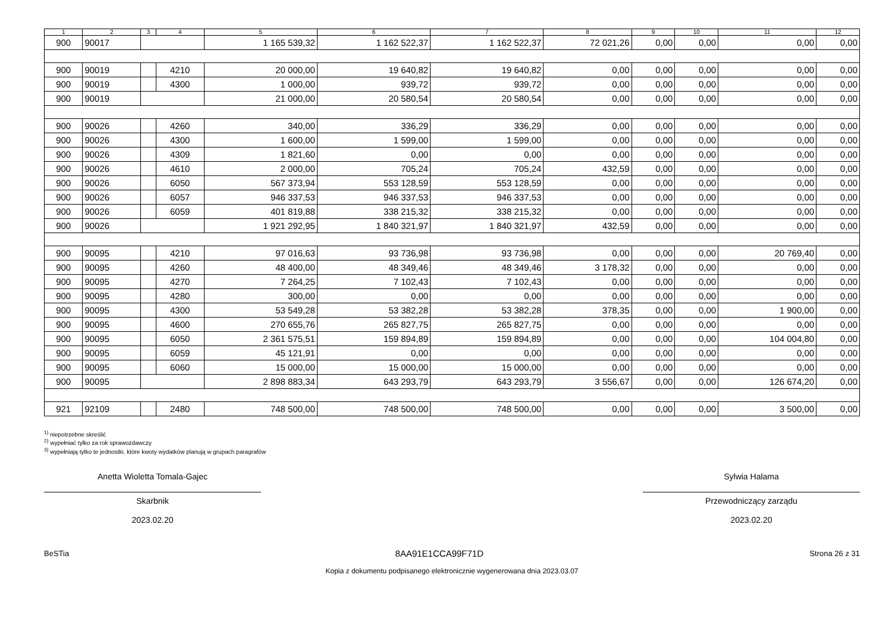| 1 | 2 | 3 | 4 | 5 | 6 | 7 | 8 | 9 | 10 | 11 | 12 |
| --- | --- | --- | --- | --- | --- | --- | --- | --- | --- | --- | --- |
| 900 | 90017 | | | 1 165 539,32 | 1 162 522,37 | 1 162 522,37 | 72 021,26 | 0,00 | 0,00 | 0,00 | 0,00 |
| 900 | 90019 | | 4210 | 20 000,00 | 19 640,82 | 19 640,82 | 0,00 | 0,00 | 0,00 | 0,00 | 0,00 |
| 900 | 90019 | | 4300 | 1 000,00 | 939,72 | 939,72 | 0,00 | 0,00 | 0,00 | 0,00 | 0,00 |
| 900 | 90019 | | | 21 000,00 | 20 580,54 | 20 580,54 | 0,00 | 0,00 | 0,00 | 0,00 | 0,00 |
| 900 | 90026 | | 4260 | 340,00 | 336,29 | 336,29 | 0,00 | 0,00 | 0,00 | 0,00 | 0,00 |
| 900 | 90026 | | 4300 | 1 600,00 | 1 599,00 | 1 599,00 | 0,00 | 0,00 | 0,00 | 0,00 | 0,00 |
| 900 | 90026 | | 4309 | 1 821,60 | 0,00 | 0,00 | 0,00 | 0,00 | 0,00 | 0,00 | 0,00 |
| 900 | 90026 | | 4610 | 2 000,00 | 705,24 | 705,24 | 432,59 | 0,00 | 0,00 | 0,00 | 0,00 |
| 900 | 90026 | | 6050 | 567 373,94 | 553 128,59 | 553 128,59 | 0,00 | 0,00 | 0,00 | 0,00 | 0,00 |
| 900 | 90026 | | 6057 | 946 337,53 | 946 337,53 | 946 337,53 | 0,00 | 0,00 | 0,00 | 0,00 | 0,00 |
| 900 | 90026 | | 6059 | 401 819,88 | 338 215,32 | 338 215,32 | 0,00 | 0,00 | 0,00 | 0,00 | 0,00 |
| 900 | 90026 | | | 1 921 292,95 | 1 840 321,97 | 1 840 321,97 | 432,59 | 0,00 | 0,00 | 0,00 | 0,00 |
| 900 | 90095 | | 4210 | 97 016,63 | 93 736,98 | 93 736,98 | 0,00 | 0,00 | 0,00 | 20 769,40 | 0,00 |
| 900 | 90095 | | 4260 | 48 400,00 | 48 349,46 | 48 349,46 | 3 178,32 | 0,00 | 0,00 | 0,00 | 0,00 |
| 900 | 90095 | | 4270 | 7 264,25 | 7 102,43 | 7 102,43 | 0,00 | 0,00 | 0,00 | 0,00 | 0,00 |
| 900 | 90095 | | 4280 | 300,00 | 0,00 | 0,00 | 0,00 | 0,00 | 0,00 | 0,00 | 0,00 |
| 900 | 90095 | | 4300 | 53 549,28 | 53 382,28 | 53 382,28 | 378,35 | 0,00 | 0,00 | 1 900,00 | 0,00 |
| 900 | 90095 | | 4600 | 270 655,76 | 265 827,75 | 265 827,75 | 0,00 | 0,00 | 0,00 | 0,00 | 0,00 |
| 900 | 90095 | | 6050 | 2 361 575,51 | 159 894,89 | 159 894,89 | 0,00 | 0,00 | 0,00 | 104 004,80 | 0,00 |
| 900 | 90095 | | 6059 | 45 121,91 | 0,00 | 0,00 | 0,00 | 0,00 | 0,00 | 0,00 | 0,00 |
| 900 | 90095 | | 6060 | 15 000,00 | 15 000,00 | 15 000,00 | 0,00 | 0,00 | 0,00 | 0,00 | 0,00 |
| 900 | 90095 | | | 2 898 883,34 | 643 293,79 | 643 293,79 | 3 556,67 | 0,00 | 0,00 | 126 674,20 | 0,00 |
| 921 | 92109 | | 2480 | 748 500,00 | 748 500,00 | 748 500,00 | 0,00 | 0,00 | 0,00 | 3 500,00 | 0,00 |
<sup>1)</sup> niepotrzebne skreślić
<sup>2)</sup> wypełniać tylko za rok sprawozdawczy
<sup>3)</sup> wypełniają tylko te jednostki, które kwoty wydatków planują w grupach paragrafów
Anetta Wioletta Tomala-Gajec
Skarbnik
2023.02.20
Sylwia Halama
Przewodniczący zarządu
2023.02.20
BeSTia 8AA91E1CCA99F71D Strona 26 z 31
Kopia z dokumentu podpisanego elektronicznie wygenerowana dnia 2023.03.07